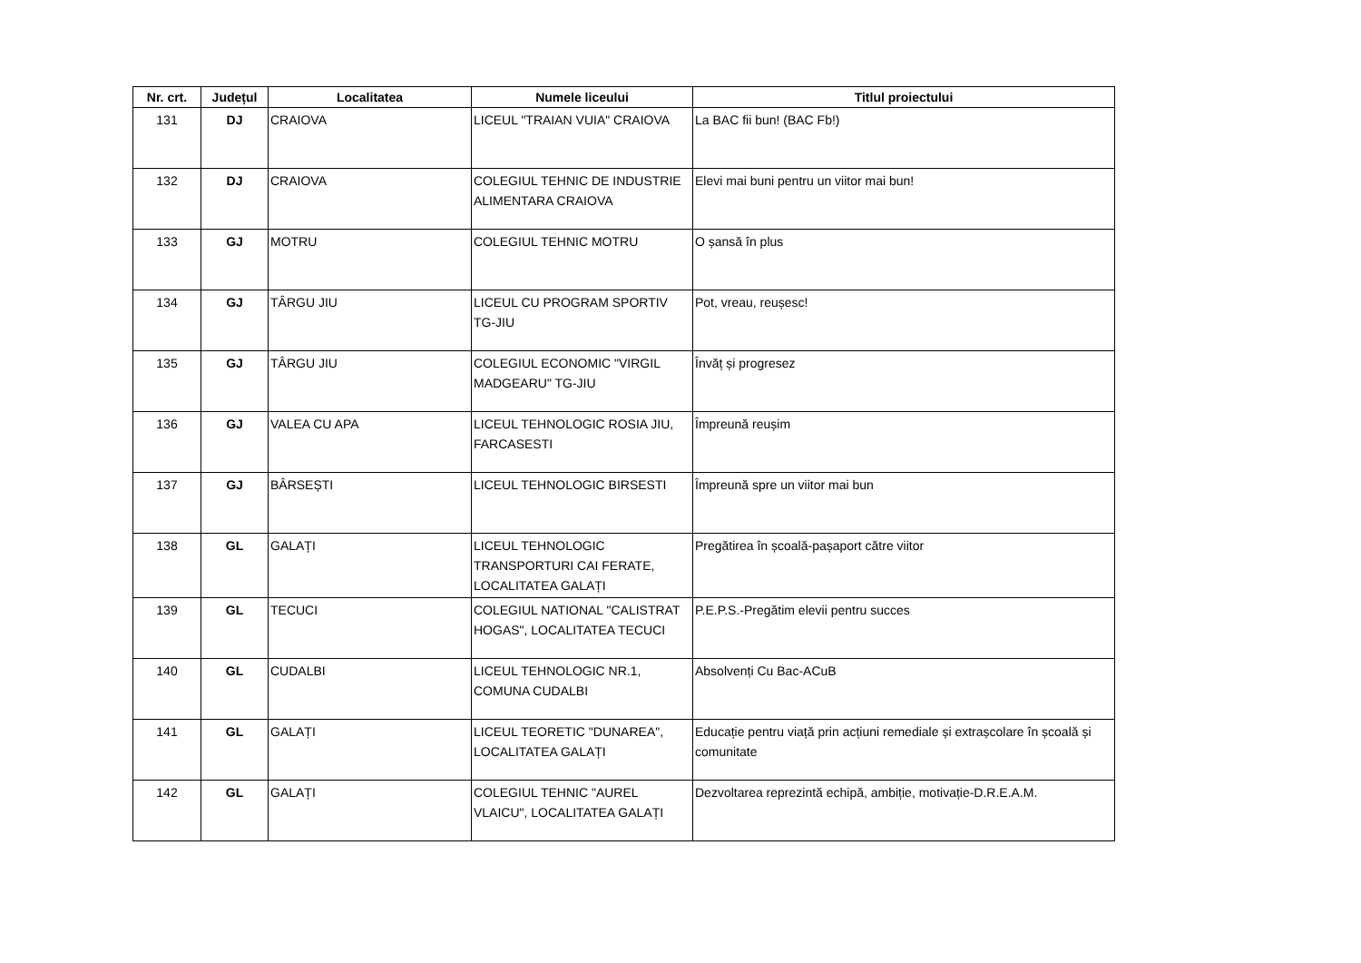| Nr. crt. | Județul | Localitatea | Numele liceului | Titlul proiectului |
| --- | --- | --- | --- | --- |
| 131 | DJ | CRAIOVA | LICEUL "TRAIAN VUIA" CRAIOVA | La BAC fii bun! (BAC Fb!) |
| 132 | DJ | CRAIOVA | COLEGIUL TEHNIC DE INDUSTRIE ALIMENTARA CRAIOVA | Elevi mai buni pentru un viitor mai bun! |
| 133 | GJ | MOTRU | COLEGIUL TEHNIC MOTRU | O șansă în plus |
| 134 | GJ | TÂRGU JIU | LICEUL CU PROGRAM SPORTIV TG-JIU | Pot, vreau, reușesc! |
| 135 | GJ | TÂRGU JIU | COLEGIUL ECONOMIC "VIRGIL MADGEARU" TG-JIU | Învăț și progresez |
| 136 | GJ | VALEA CU APA | LICEUL TEHNOLOGIC ROSIA JIU, FARCASESTI | Împreună reușim |
| 137 | GJ | BÂRSEȘTI | LICEUL TEHNOLOGIC BIRSESTI | Împreună spre un viitor mai bun |
| 138 | GL | GALAȚI | LICEUL TEHNOLOGIC TRANSPORTURI CAI FERATE, LOCALITATEA GALAȚI | Pregătirea în școală-pașaport către viitor |
| 139 | GL | TECUCI | COLEGIUL NATIONAL "CALISTRAT HOGAS", LOCALITATEA TECUCI | P.E.P.S.-Pregătim elevii pentru succes |
| 140 | GL | CUDALBI | LICEUL TEHNOLOGIC NR.1, COMUNA CUDALBI | Absolvenți Cu Bac-ACuB |
| 141 | GL | GALAȚI | LICEUL TEORETIC "DUNAREA", LOCALITATEA GALAȚI | Educație pentru viață prin acțiuni remediale și extrașcolare în școală și comunitate |
| 142 | GL | GALAȚI | COLEGIUL TEHNIC "AUREL VLAICU", LOCALITATEA GALAȚI | Dezvoltarea reprezintă echipă, ambiție, motivație-D.R.E.A.M. |